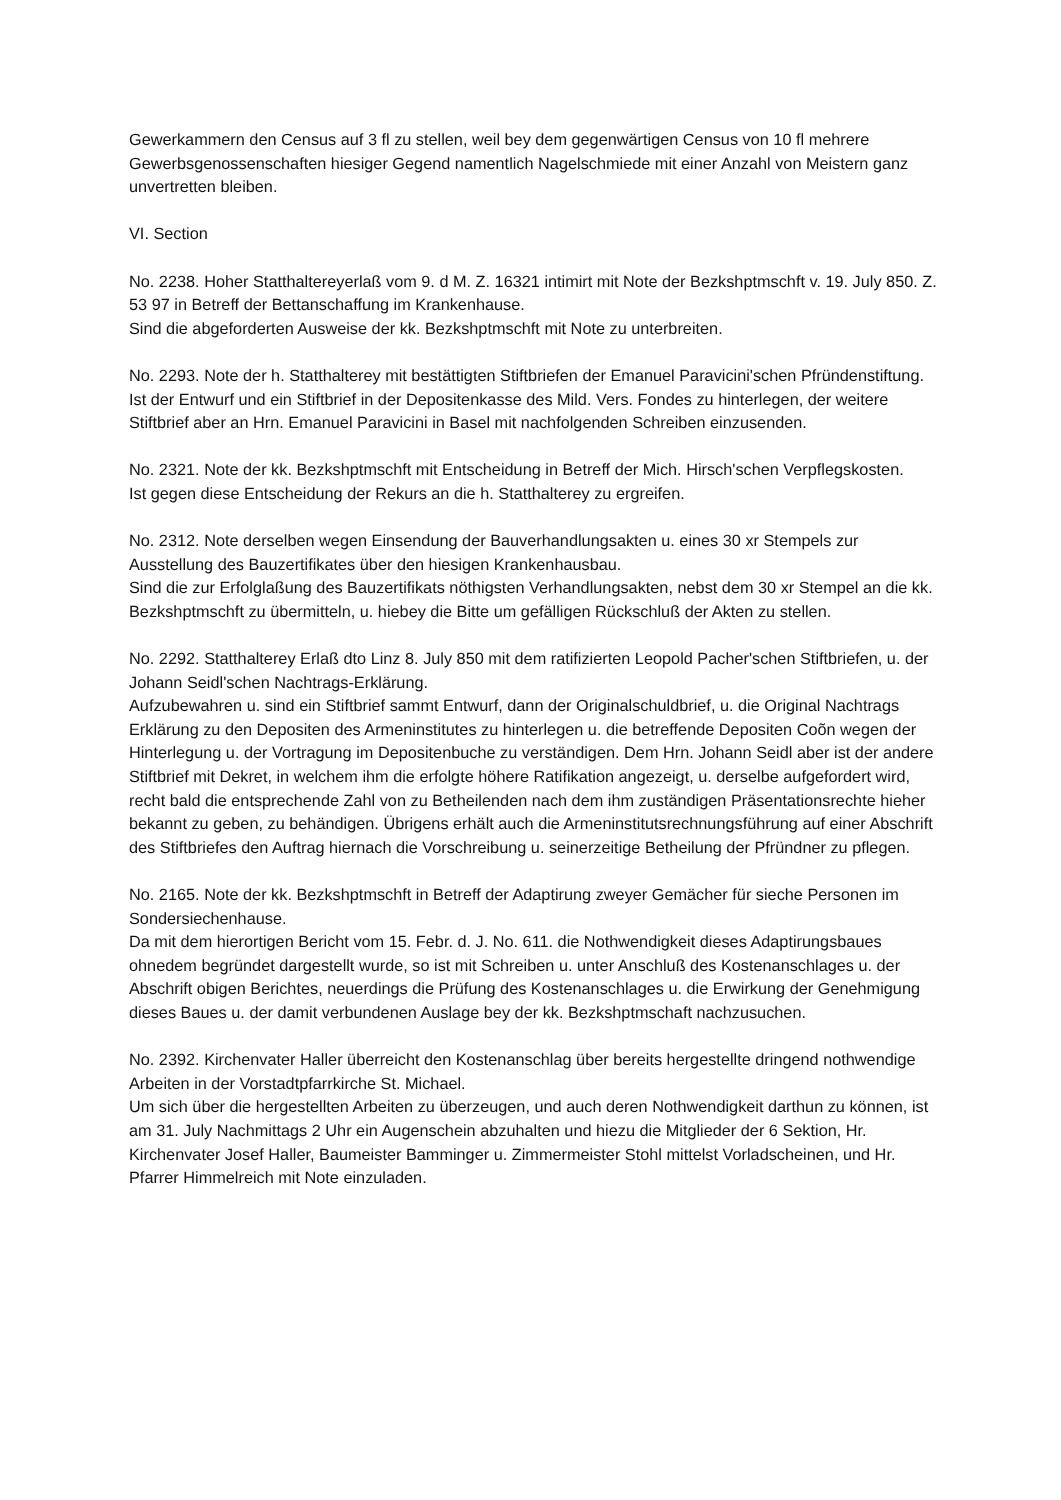Gewerkammern den Census auf 3 fl zu stellen, weil bey dem gegenwärtigen Census von 10 fl mehrere Gewerbsgenossenschaften hiesiger Gegend namentlich Nagelschmiede mit einer Anzahl von Meistern ganz unvertretten bleiben.
VI. Section
No. 2238. Hoher Statthaltereyerlaß vom 9. d M. Z. 16321 intimirt mit Note der Bezkshptmschft v. 19. July 850. Z. 53 97 in Betreff der Bettanschaffung im Krankenhause.
Sind die abgeforderten Ausweise der kk. Bezkshptmschft mit Note zu unterbreiten.
No. 2293. Note der h. Statthalterey mit bestättigten Stiftbriefen der Emanuel Paravicini'schen Pfründenstiftung.
Ist der Entwurf und ein Stiftbrief in der Depositenkasse des Mild. Vers. Fondes zu hinterlegen, der weitere Stiftbrief aber an Hrn. Emanuel Paravicini in Basel mit nachfolgenden Schreiben einzusenden.
No. 2321. Note der kk. Bezkshptmschft mit Entscheidung in Betreff der Mich. Hirsch'schen Verpflegskosten.
Ist gegen diese Entscheidung der Rekurs an die h. Statthalterey zu ergreifen.
No. 2312. Note derselben wegen Einsendung der Bauverhandlungsakten u. eines 30 xr Stempels zur Ausstellung des Bauzertifikates über den hiesigen Krankenhausbau.
Sind die zur Erfolglaßung des Bauzertifikats nöthigsten Verhandlungsakten, nebst dem 30 xr Stempel an die kk. Bezkshptmschft zu übermitteln, u. hiebey die Bitte um gefälligen Rückschluß der Akten zu stellen.
No. 2292. Statthalterey Erlaß dto Linz 8. July 850 mit dem ratifizierten Leopold Pacher'schen Stiftbriefen, u. der Johann Seidl'schen Nachtrags-Erklärung.
Aufzubewahren u. sind ein Stiftbrief sammt Entwurf, dann der Originalschuldbrief, u. die Original Nachtrags Erklärung zu den Depositen des Armeninstitutes zu hinterlegen u. die betreffende Depositen Coõn wegen der Hinterlegung u. der Vortragung im Depositenbuche zu verständigen. Dem Hrn. Johann Seidl aber ist der andere Stiftbrief mit Dekret, in welchem ihm die erfolgte höhere Ratifikation angezeigt, u. derselbe aufgefordert wird, recht bald die entsprechende Zahl von zu Betheilenden nach dem ihm zuständigen Präsentationsrechte hieher bekannt zu geben, zu behändigen. Übrigens erhält auch die Armeninstitutsrechnungsführung auf einer Abschrift des Stiftbriefes den Auftrag hiernach die Vorschreibung u. seinerzeitige Betheilung der Pfründner zu pflegen.
No. 2165. Note der kk. Bezkshptmschft in Betreff der Adaptirung zweyer Gemächer für sieche Personen im Sondersiechenhause.
Da mit dem hierortigen Bericht vom 15. Febr. d. J. No. 611. die Nothwendigkeit dieses Adaptirungsbaues ohnedem begründet dargestellt wurde, so ist mit Schreiben u. unter Anschluß des Kostenanschlages u. der Abschrift obigen Berichtes, neuerdings die Prüfung des Kostenanschlages u. die Erwirkung der Genehmigung dieses Baues u. der damit verbundenen Auslage bey der kk. Bezkshptmschaft nachzusuchen.
No. 2392. Kirchenvater Haller überreicht den Kostenanschlag über bereits hergestellte dringend nothwendige Arbeiten in der Vorstadtpfarrkirche St. Michael.
Um sich über die hergestellten Arbeiten zu überzeugen, und auch deren Nothwendigkeit darthun zu können, ist am 31. July Nachmittags 2 Uhr ein Augenschein abzuhalten und hiezu die Mitglieder der 6 Sektion, Hr. Kirchenvater Josef Haller, Baumeister Bamminger u. Zimmermeister Stohl mittelst Vorladscheinen, und Hr. Pfarrer Himmelreich mit Note einzuladen.